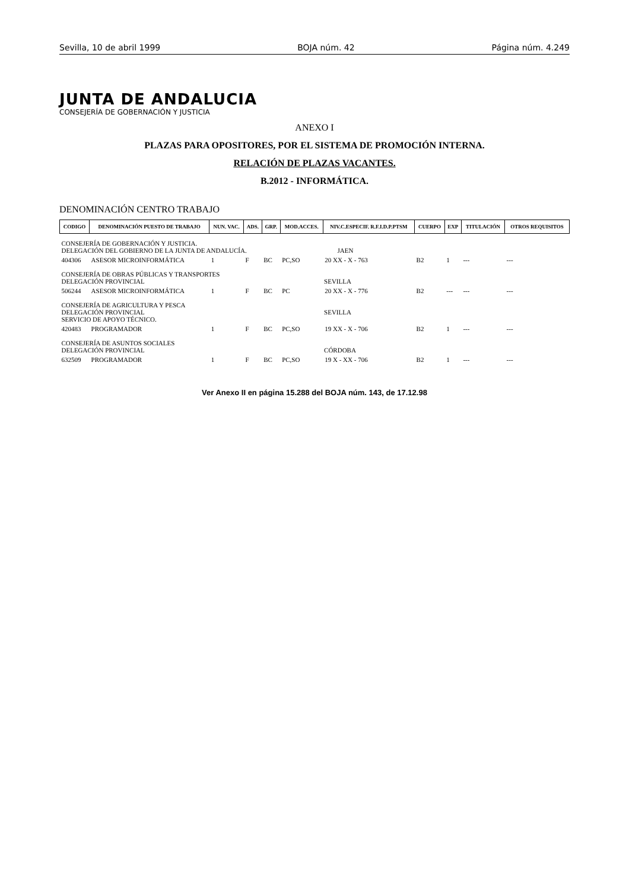Sevilla, 10 de abril 1999 BOJA núm. 42 Página núm. 4.249
JUNTA DE ANDALUCIA
CONSEJERÍA DE GOBERNACIÓN Y JUSTICIA
ANEXO I
PLAZAS PARA OPOSITORES, POR EL SISTEMA DE PROMOCIÓN INTERNA.
RELACIÓN DE PLAZAS VACANTES.
B.2012 - INFORMÁTICA.
DENOMINACIÓN CENTRO TRABAJO
| CODIGO | DENOMINACIÓN PUESTO DE TRABAJO | NUN. VAC. | ADS. | GRP. | MOD.ACCES. | NIV.C.ESPECIF. R.F.I.D.P.PTSM | CUERPO | EXP | TITULACIÓN | OTROS REQUISITOS |
| --- | --- | --- | --- | --- | --- | --- | --- | --- | --- | --- |
| CONSEJERÍA DE GOBERNACIÓN Y JUSTICIA. DELEGACIÓN DEL GOBIERNO DE LA JUNTA DE ANDALUCÍA. JAEN | | | | | | | | | | |
| 404306 | ASESOR MICROINFORMÁTICA | 1 | F | BC | PC,SO | 20 XX - X - 763 | B2 | 1 | --- | --- |
| CONSEJERÍA DE OBRAS PÚBLICAS Y TRANSPORTES DELEGACIÓN PROVINCIAL SEVILLA | | | | | | | | | | |
| 506244 | ASESOR MICROINFORMÁTICA | 1 | F | BC | PC | 20 XX - X - 776 | B2 | --- | --- | --- |
| CONSEJERÍA DE AGRICULTURA Y PESCA DELEGACIÓN PROVINCIAL SEVILLA SERVICIO DE APOYO TÉCNICO. | | | | | | | | | | |
| 420483 | PROGRAMADOR | 1 | F | BC | PC,SO | 19 XX - X - 706 | B2 | 1 | --- | --- |
| CONSEJERÍA DE ASUNTOS SOCIALES DELEGACIÓN PROVINCIAL CÓRDOBA | | | | | | | | | | |
| 632509 | PROGRAMADOR | 1 | F | BC | PC,SO | 19 X - XX - 706 | B2 | 1 | --- | --- |
Ver Anexo II en página 15.288 del BOJA núm. 143, de 17.12.98